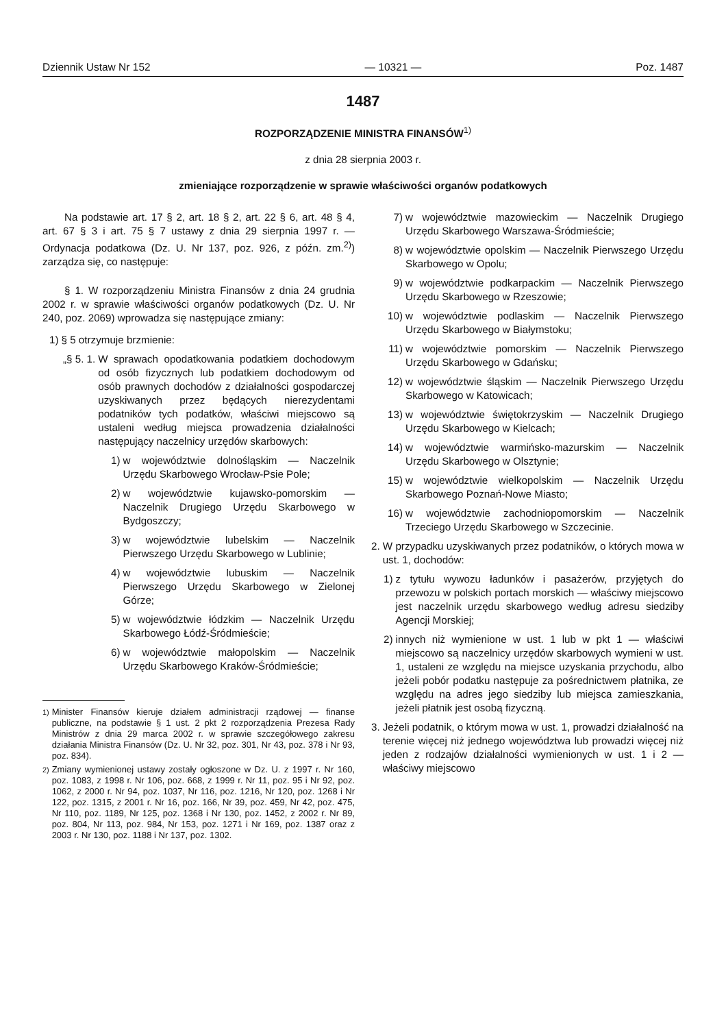Dziennik Ustaw Nr 152 — 10321 — Poz. 1487
1487
ROZPORZĄDZENIE MINISTRA FINANSÓW<sup>1)</sup>
z dnia 28 sierpnia 2003 r.
zmieniające rozporządzenie w sprawie właściwości organów podatkowych
Na podstawie art. 17 § 2, art. 18 § 2, art. 22 § 6, art. 48 § 4, art. 67 § 3 i art. 75 § 7 ustawy z dnia 29 sierpnia 1997 r. — Ordynacja podatkowa (Dz. U. Nr 137, poz. 926, z późn. zm.<sup>2)</sup>) zarządza się, co następuje:
§ 1. W rozporządzeniu Ministra Finansów z dnia 24 grudnia 2002 r. w sprawie właściwości organów podatkowych (Dz. U. Nr 240, poz. 2069) wprowadza się następujące zmiany:
1) § 5 otrzymuje brzmienie:
„§ 5. 1. W sprawach opodatkowania podatkiem dochodowym od osób fizycznych lub podatkiem dochodowym od osób prawnych dochodów z działalności gospodarczej uzyskiwanych przez będących nierezydentami podatników tych podatków, właściwi miejscowo są ustaleni według miejsca prowadzenia działalności następujący naczelnicy urzędów skarbowych:
1) w województwie dolnośląskim — Naczelnik Urzędu Skarbowego Wrocław-Psie Pole;
2) w województwie kujawsko-pomorskim — Naczelnik Drugiego Urzędu Skarbowego w Bydgoszczy;
3) w województwie lubelskim — Naczelnik Pierwszego Urzędu Skarbowego w Lublinie;
4) w województwie lubuskim — Naczelnik Pierwszego Urzędu Skarbowego w Zielonej Górze;
5) w województwie łódzkim — Naczelnik Urzędu Skarbowego Łódź-Śródmieście;
6) w województwie małopolskim — Naczelnik Urzędu Skarbowego Kraków-Śródmieście;
<sup>1)</sup> Minister Finansów kieruje działem administracji rządowej — finanse publiczne, na podstawie § 1 ust. 2 pkt 2 rozporządzenia Prezesa Rady Ministrów z dnia 29 marca 2002 r. w sprawie szczegółowego zakresu działania Ministra Finansów (Dz. U. Nr 32, poz. 301, Nr 43, poz. 378 i Nr 93, poz. 834).
<sup>2)</sup> Zmiany wymienionej ustawy zostały ogłoszone w Dz. U. z 1997 r. Nr 160, poz. 1083, z 1998 r. Nr 106, poz. 668, z 1999 r. Nr 11, poz. 95 i Nr 92, poz. 1062, z 2000 r. Nr 94, poz. 1037, Nr 116, poz. 1216, Nr 120, poz. 1268 i Nr 122, poz. 1315, z 2001 r. Nr 16, poz. 166, Nr 39, poz. 459, Nr 42, poz. 475, Nr 110, poz. 1189, Nr 125, poz. 1368 i Nr 130, poz. 1452, z 2002 r. Nr 89, poz. 804, Nr 113, poz. 984, Nr 153, poz. 1271 i Nr 169, poz. 1387 oraz z 2003 r. Nr 130, poz. 1188 i Nr 137, poz. 1302.
7) w województwie mazowieckim — Naczelnik Drugiego Urzędu Skarbowego Warszawa-Śródmieście;
8) w województwie opolskim — Naczelnik Pierwszego Urzędu Skarbowego w Opolu;
9) w województwie podkarpackim — Naczelnik Pierwszego Urzędu Skarbowego w Rzeszowie;
10) w województwie podlaskim — Naczelnik Pierwszego Urzędu Skarbowego w Białymstoku;
11) w województwie pomorskim — Naczelnik Pierwszego Urzędu Skarbowego w Gdańsku;
12) w województwie śląskim — Naczelnik Pierwszego Urzędu Skarbowego w Katowicach;
13) w województwie świętokrzyskim — Naczelnik Drugiego Urzędu Skarbowego w Kielcach;
14) w województwie warmińsko-mazurskim — Naczelnik Urzędu Skarbowego w Olsztynie;
15) w województwie wielkopolskim — Naczelnik Urzędu Skarbowego Poznań-Nowe Miasto;
16) w województwie zachodniopomorskim — Naczelnik Trzeciego Urzędu Skarbowego w Szczecinie.
2. W przypadku uzyskiwanych przez podatników, o których mowa w ust. 1, dochodów:
1) z tytułu wywozu ładunków i pasażerów, przyjętych do przewozu w polskich portach morskich — właściwy miejscowo jest naczelnik urzędu skarbowego według adresu siedziby Agencji Morskiej;
2) innych niż wymienione w ust. 1 lub w pkt 1 — właściwi miejscowo są naczelnicy urzędów skarbowych wymieni w ust. 1, ustaleni ze względu na miejsce uzyskania przychodu, albo jeżeli pobór podatku następuje za pośrednictwem płatnika, ze względu na adres jego siedziby lub miejsca zamieszkania, jeżeli płatnik jest osobą fizyczną.
3. Jeżeli podatnik, o którym mowa w ust. 1, prowadzi działalność na terenie więcej niż jednego województwa lub prowadzi więcej niż jeden z rodzajów działalności wymienionych w ust. 1 i 2 — właściwy miejscowo